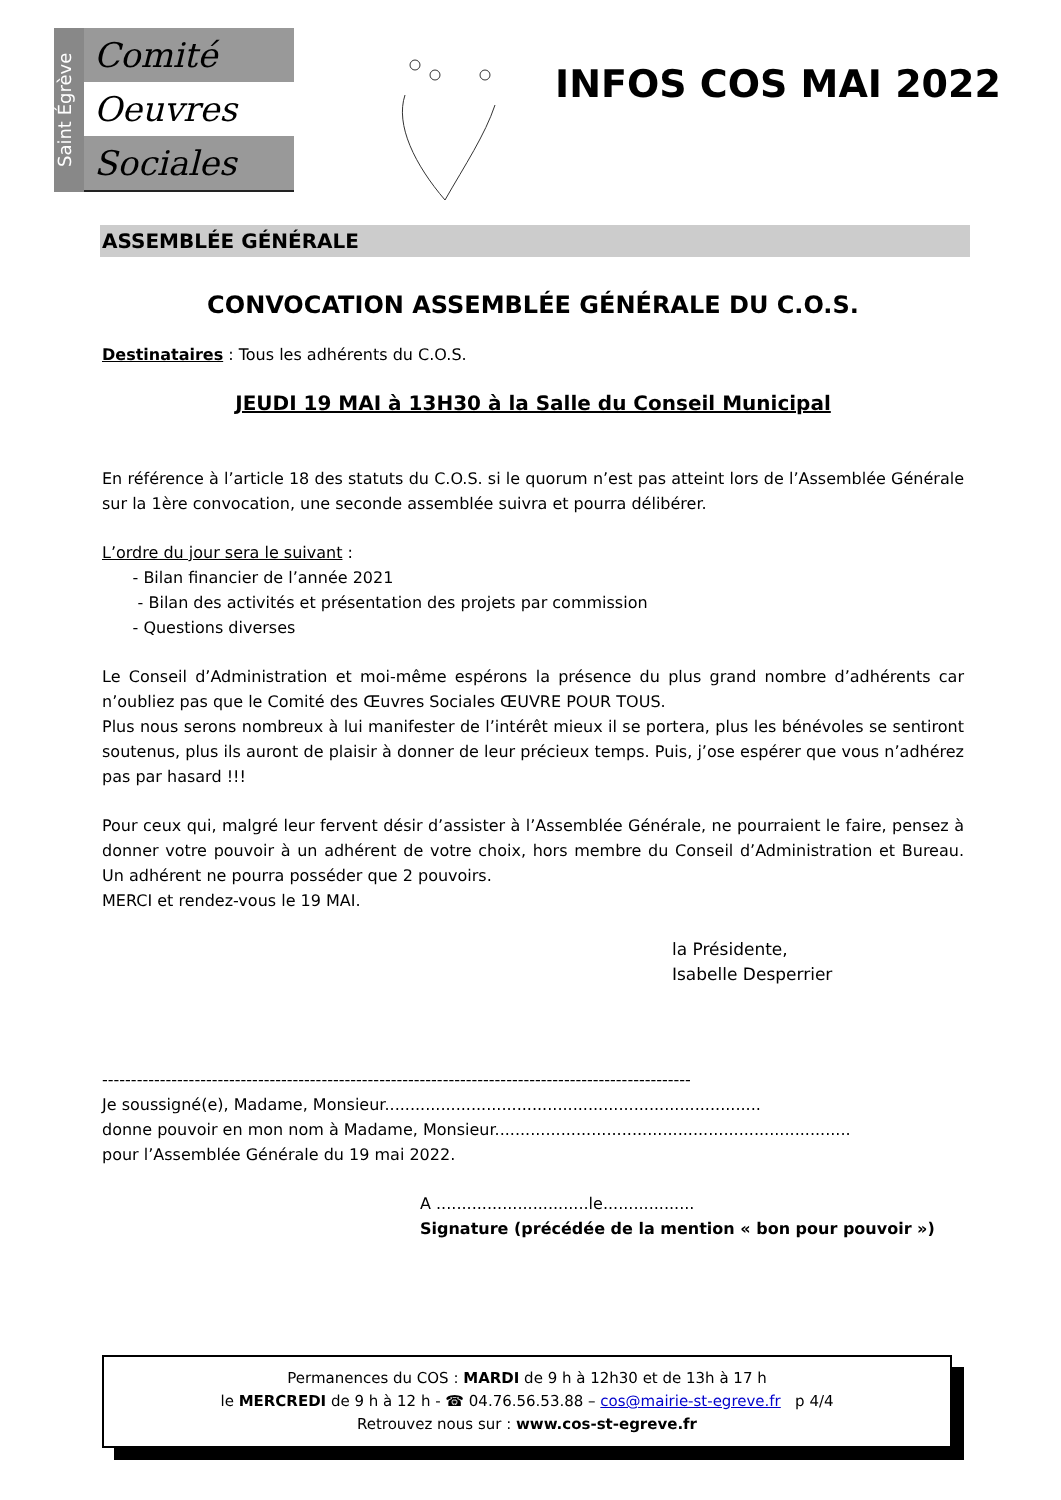Saint Égrève
Comité
Oeuvres
Sociales
INFOS COS MAI 2022
ASSEMBLÉE GÉNÉRALE
CONVOCATION ASSEMBLÉE GÉNÉRALE DU C.O.S.
Destinataires : Tous les adhérents du C.O.S.
JEUDI 19 MAI à 13H30 à la Salle du Conseil Municipal
En référence à l’article 18 des statuts du C.O.S. si le quorum n’est pas atteint lors de l’Assemblée Générale sur la 1ère convocation, une seconde assemblée suivra et pourra délibérer.
L’ordre du jour sera le suivant :
- Bilan financier de l’année 2021
- Bilan des activités et présentation des projets par commission
- Questions diverses
Le Conseil d’Administration et moi-même espérons la présence du plus grand nombre d’adhérents car n’oubliez pas que le Comité des Œuvres Sociales ŒUVRE POUR TOUS.
Plus nous serons nombreux à lui manifester de l’intérêt mieux il se portera, plus les bénévoles se sentiront soutenus, plus ils auront de plaisir à donner de leur précieux temps. Puis, j’ose espérer que vous n’adhérez pas par hasard !!!
Pour ceux qui, malgré leur fervent désir d’assister à l’Assemblée Générale, ne pourraient le faire, pensez à donner votre pouvoir à un adhérent de votre choix, hors membre du Conseil d’Administration et Bureau. Un adhérent ne pourra posséder que 2 pouvoirs.
MERCI et rendez-vous le 19 MAI.
la Présidente,
Isabelle Desperrier
------------------------------------------------------------------------------------------------------
Je soussigné(e), Madame, Monsieur..........................................................................
donne pouvoir en mon nom à Madame, Monsieur......................................................................
pour l’Assemblée Générale du 19 mai 2022.
A ..............................le..................
Signature (précédée de la mention « bon pour pouvoir »)
Permanences du COS : MARDI de 9 h à 12h30 et de 13h à 17 h
le MERCREDI de 9 h à 12 h - ☎ 04.76.56.53.88 – cos@mairie-st-egreve.fr p 4/4
Retrouvez nous sur : www.cos-st-egreve.fr